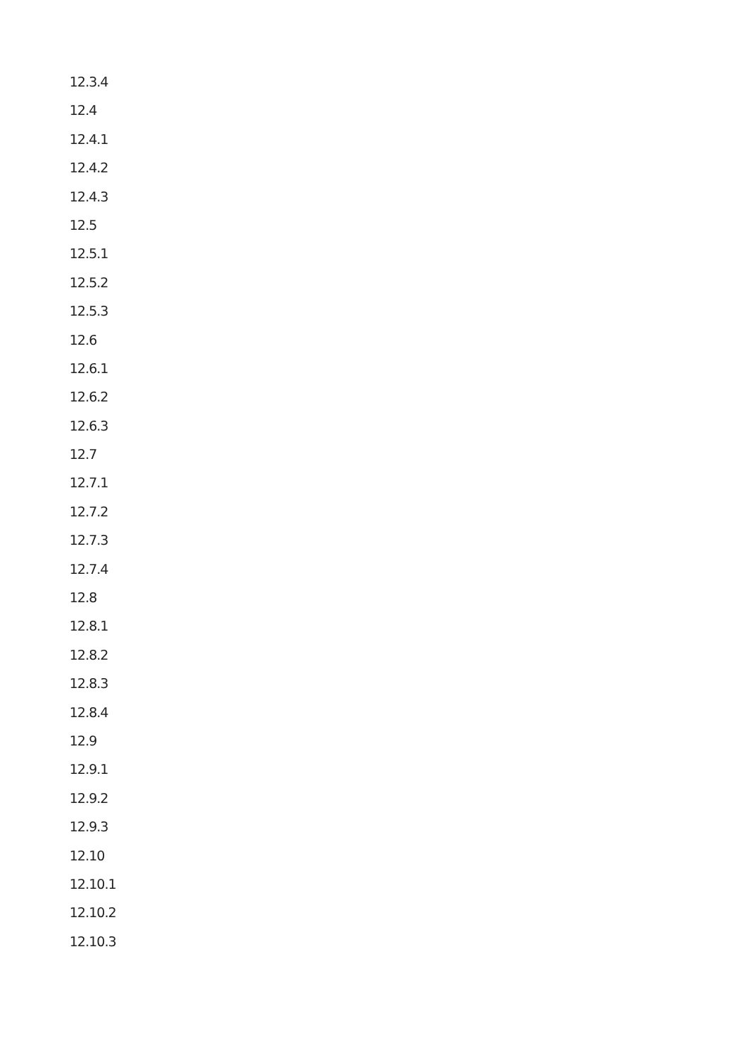12.3.4
12.4
12.4.1
12.4.2
12.4.3
12.5
12.5.1
12.5.2
12.5.3
12.6
12.6.1
12.6.2
12.6.3
12.7
12.7.1
12.7.2
12.7.3
12.7.4
12.8
12.8.1
12.8.2
12.8.3
12.8.4
12.9
12.9.1
12.9.2
12.9.3
12.10
12.10.1
12.10.2
12.10.3